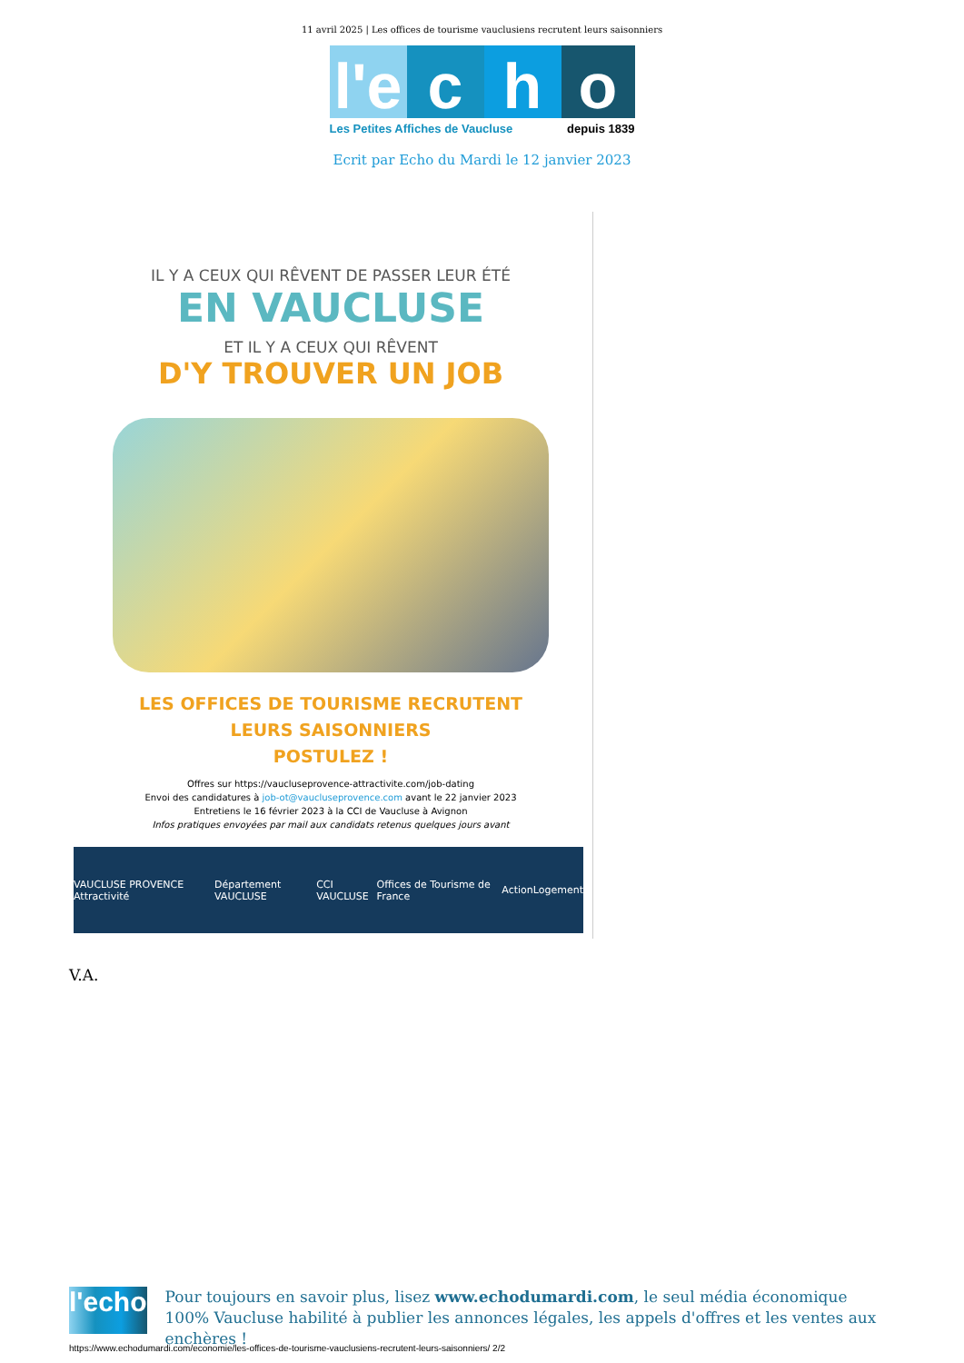11 avril 2025 | Les offices de tourisme vauclusiens recrutent leurs saisonniers
l'e
c h o
Les Petites Affiches de Vaucluse depuis 1839
Ecrit par Echo du Mardi le 12 janvier 2023
IL Y A CEUX QUI RÊVENT DE PASSER LEUR ÉTÉ
EN VAUCLUSE
ET IL Y A CEUX QUI RÊVENT
D'Y TROUVER UN JOB
LES OFFICES DE TOURISME RECRUTENT
LEURS SAISONNIERS
POSTULEZ !
Offres sur https://vaucluseprovence-attractivite.com/job-dating
Envoi des candidatures à job-ot@vaucluseprovence.com avant le 22 janvier 2023
Entretiens le 16 février 2023 à la CCI de Vaucluse à Avignon
Infos pratiques envoyées par mail aux candidats retenus quelques jours avant
VAUCLUSE PROVENCE Attractivité Département VAUCLUSE CCI VAUCLUSE Offices de Tourisme de France ActionLogement
V.A.
l'echo
Pour toujours en savoir plus, lisez www.echodumardi.com, le seul média économique 100% Vaucluse habilité à publier les annonces légales, les appels d'offres et les ventes aux enchères !
https://www.echodumardi.com/economie/les-offices-de-tourisme-vauclusiens-recrutent-leurs-saisonniers/ 2/2